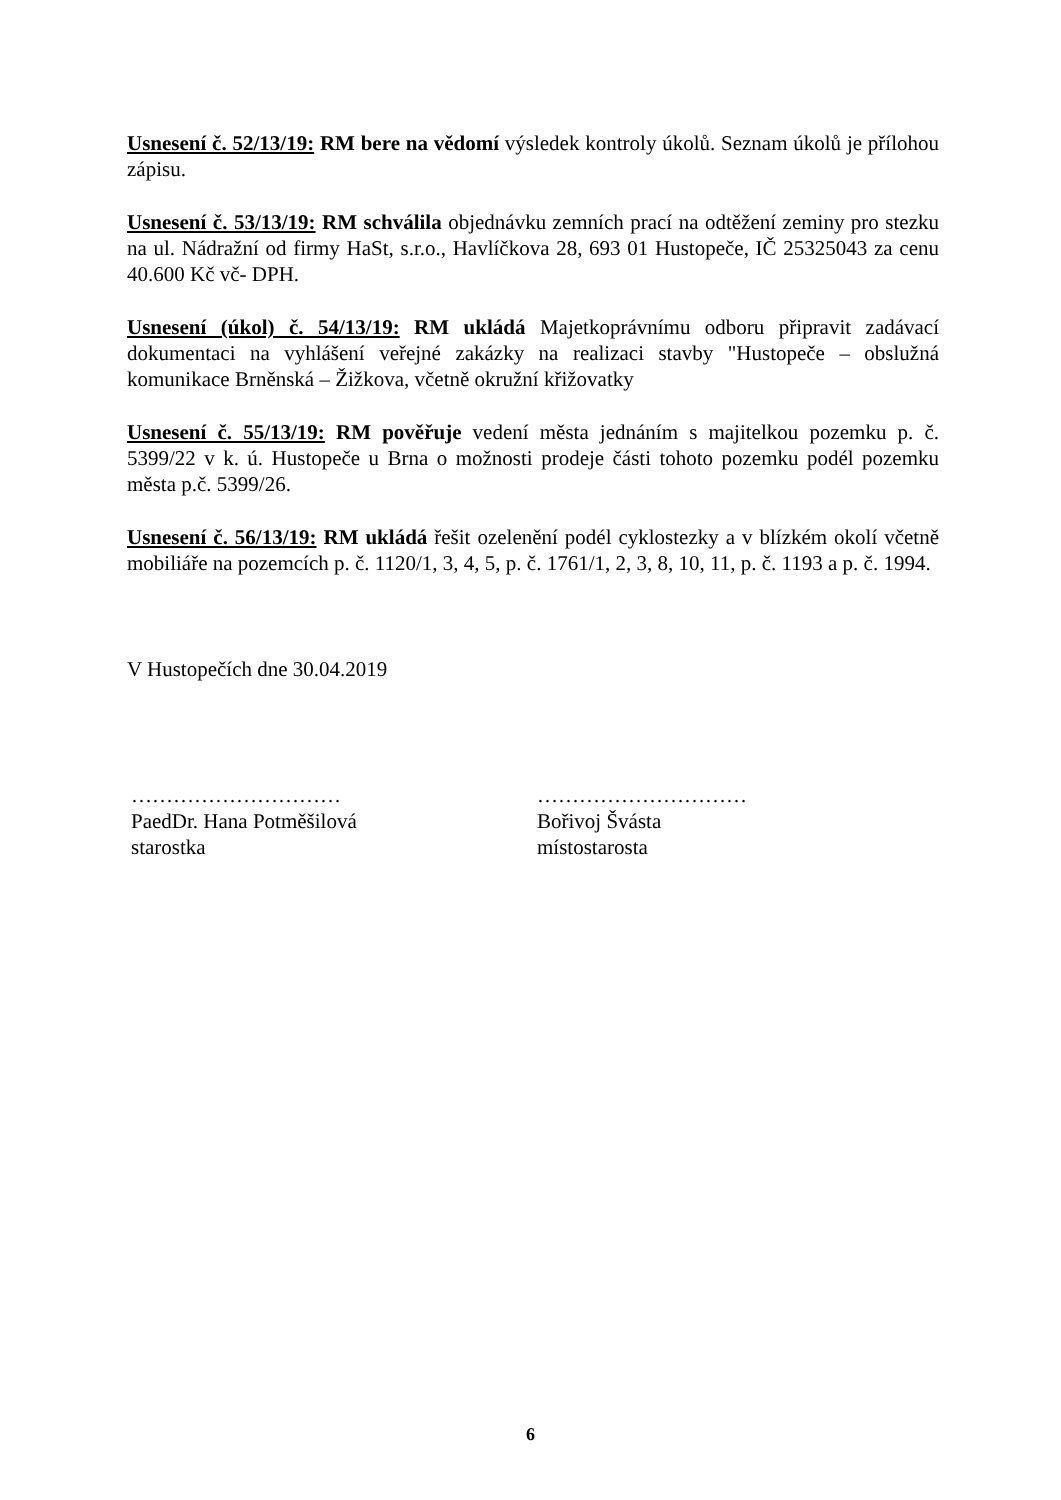Usnesení č. 52/13/19: RM bere na vědomí výsledek kontroly úkolů. Seznam úkolů je přílohou zápisu.
Usnesení č. 53/13/19: RM schválila objednávku zemních prací na odtěžení zeminy pro stezku na ul. Nádražní od firmy HaSt, s.r.o., Havlíčkova 28, 693 01 Hustopeče, IČ 25325043 za cenu 40.600 Kč vč- DPH.
Usnesení (úkol) č. 54/13/19: RM ukládá Majetkoprávnímu odboru připravit zadávací dokumentaci na vyhlášení veřejné zakázky na realizaci stavby "Hustopeče – obslužná komunikace Brněnská – Žižkova, včetně okružní křižovatky
Usnesení č. 55/13/19: RM pověřuje vedení města jednáním s majitelkou pozemku p. č. 5399/22 v k. ú. Hustopeče u Brna o možnosti prodeje části tohoto pozemku podél pozemku města p.č. 5399/26.
Usnesení č. 56/13/19: RM ukládá řešit ozelenění podél cyklostezky a v blízkém okolí včetně mobiliáře na pozemcích p. č. 1120/1, 3, 4, 5, p. č. 1761/1, 2, 3, 8, 10, 11, p. č. 1193 a p. č. 1994.
V Hustopečích dne 30.04.2019
…………………………
PaedDr. Hana Potměšilová
starostka
…………………………
Bořivoj Švásta
místostarosta
6